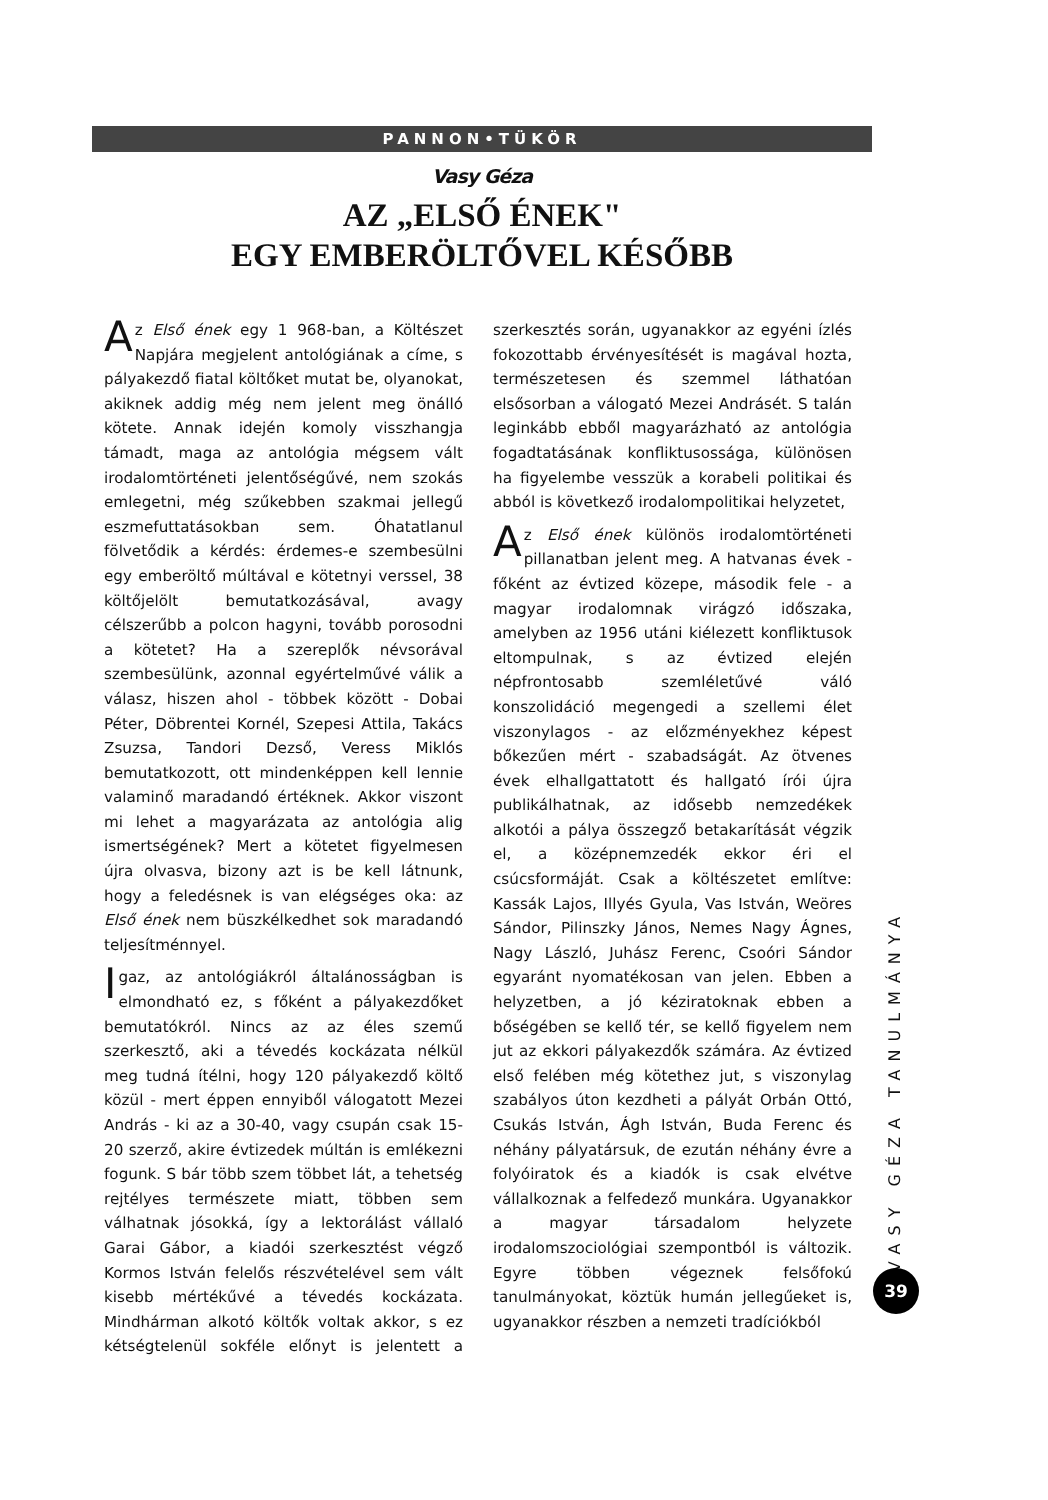PANNON•TÜKÖR
Vasy Géza
AZ „ELSŐ ÉNEK"
EGY EMBERÖLTŐVEL KÉSŐBB
Az Első ének egy 1 968-ban, a Költészet Napjára megjelent antológiának a címe, s pályakezdő fiatal költőket mutat be, olyanokat, akiknek addig még nem jelent meg önálló kötete. Annak idején komoly visszhangja támadt, maga az antológia mégsem vált irodalomtörténeti jelentőségűvé, nem szokás emlegetni, még szűkebben szakmai jellegű eszmefuttatásokban sem. Óhatatlanul fölvetődik a kérdés: érdemes-e szembesülni egy emberöltő múltával e kötetnyi verssel, 38 költőjelölt bemutatkozásával, avagy célszerűbb a polcon hagyni, tovább porosodni a kötetet? Ha a szereplők névsorával szembesülünk, azonnal egyértelművé válik a válasz, hiszen ahol - többek között - Dobai Péter, Döbrentei Kornél, Szepesi Attila, Takács Zsuzsa, Tandori Dezső, Veress Miklós bemutatkozott, ott mindenképpen kell lennie valaminő maradandó értéknek. Akkor viszont mi lehet a magyarázata az antológia alig ismertségének? Mert a kötetet figyelmesen újra olvasva, bizony azt is be kell látnunk, hogy a feledésnek is van elégséges oka: az Első ének nem büszkélkedhet sok maradandó teljesítménnyel.
Igaz, az antológiákról általánosságban is elmondható ez, s főként a pályakezdőket bemutatókról. Nincs az az éles szemű szerkesztő, aki a tévedés kockázata nélkül meg tudná ítélni, hogy 120 pályakezdő költő közül - mert éppen ennyiből válogatott Mezei András - ki az a 30-40, vagy csupán csak 15-20 szerző, akire évtizedek múltán is emlékezni fogunk. S bár több szem többet lát, a tehetség rejtélyes természete miatt, többen sem válhatnak jósokká, így a lektorálást vállaló Garai Gábor, a kiadói szerkesztést végző Kormos István felelős részvételével sem vált kisebb mértékűvé a tévedés kockázata. Mindhárman alkotó költők voltak akkor, s ez kétségtelenül sokféle előnyt is jelentett a szerkesztés során, ugyanakkor az egyéni ízlés fokozottabb érvényesítését is magával hozta, természetesen és szemmel láthatóan elsősorban a válogató Mezei Andrásét. S talán leginkább ebből magyarázható az antológia fogadtatásának konfliktusossága, különösen ha figyelembe vesszük a korabeli politikai és abból is következő irodalompolitikai helyzetet,
Az Első ének különös irodalomtörténeti pillanatban jelent meg. A hatvanas évek - főként az évtized közepe, második fele - a magyar irodalomnak virágzó időszaka, amelyben az 1956 utáni kiélezett konfliktusok eltompulnak, s az évtized elején népfrontosabb szemléletűvé váló konszolidáció megengedi a szellemi élet viszonylagos - az előzményekhez képest bőkezűen mért - szabadságát. Az ötvenes évek elhallgattatott és hallgató írói újra publikálhatnak, az idősebb nemzedékek alkotói a pálya összegző betakarítását végzik el, a középnemzedék ekkor éri el csúcsformáját. Csak a költészetet említve: Kassák Lajos, Illyés Gyula, Vas István, Weöres Sándor, Pilinszky János, Nemes Nagy Ágnes, Nagy László, Juhász Ferenc, Csoóri Sándor egyaránt nyomatékosan van jelen. Ebben a helyzetben, a jó kéziratoknak ebben a bőségében se kellő tér, se kellő figyelem nem jut az ekkori pályakezdők számára. Az évtized első felében még kötethez jut, s viszonylag szabályos úton kezdheti a pályát Orbán Ottó, Csukás István, Ágh István, Buda Ferenc és néhány pályatársuk, de ezután néhány évre a folyóiratok és a kiadók is csak elvétve vállalkoznak a felfedező munkára. Ugyanakkor a magyar társadalom helyzete irodalomszociológiai szempontból is változik. Egyre többen végeznek felsőfokú tanulmányokat, köztük humán jellegűeket is, ugyanakkor részben a nemzeti tradíciókból
VASY GÉZA TANULMÁNYA
39